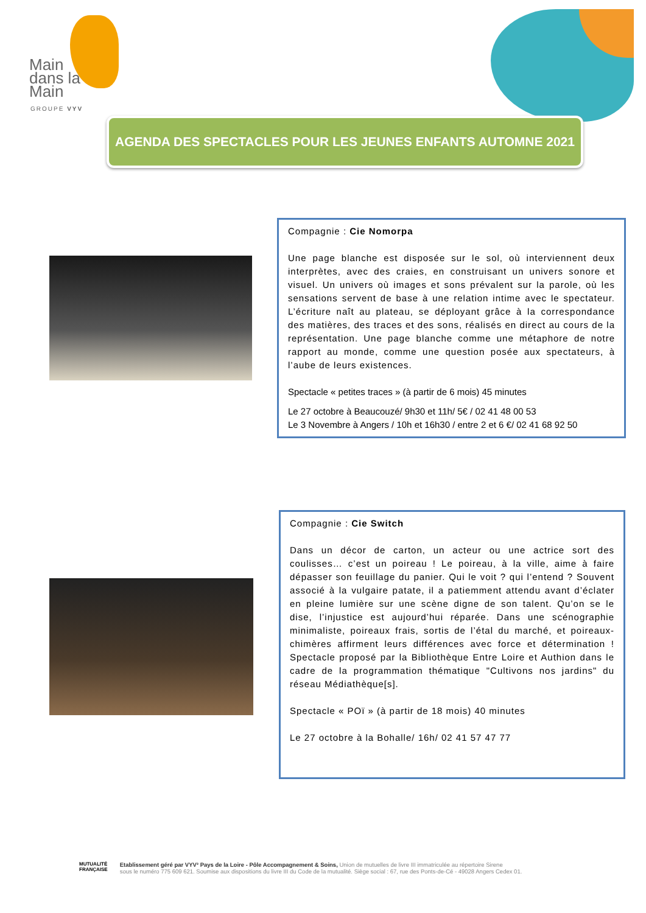Main
dans la
Main
GROUPE VYV
AGENDA DES SPECTACLES POUR LES JEUNES ENFANTS AUTOMNE 2021
Compagnie : Cie Nomorpa
Une page blanche est disposée sur le sol, où interviennent deux interprètes, avec des craies, en construisant un univers sonore et visuel. Un univers où images et sons prévalent sur la parole, où les sensations servent de base à une relation intime avec le spectateur. L’écriture naît au plateau, se déployant grâce à la correspondance des matières, des traces et des sons, réalisés en direct au cours de la représentation. Une page blanche comme une métaphore de notre rapport au monde, comme une question posée aux spectateurs, à l’aube de leurs existences.
Spectacle « petites traces » (à partir de 6 mois) 45 minutes
Le 27 octobre à Beaucouzé/ 9h30 et 11h/ 5€ / 02 41 48 00 53
Le 3 Novembre à Angers / 10h et 16h30 / entre 2 et 6 €/ 02 41 68 92 50
Compagnie : Cie Switch
Dans un décor de carton, un acteur ou une actrice sort des coulisses… c’est un poireau ! Le poireau, à la ville, aime à faire dépasser son feuillage du panier. Qui le voit ? qui l’entend ? Souvent associé à la vulgaire patate, il a patiemment attendu avant d’éclater en pleine lumière sur une scène digne de son talent. Qu’on se le dise, l’injustice est aujourd’hui réparée. Dans une scénographie minimaliste, poireaux frais, sortis de l’étal du marché, et poireaux-chimères affirment leurs différences avec force et détermination ! Spectacle proposé par la Bibliothèque Entre Loire et Authion dans le cadre de la programmation thématique "Cultivons nos jardins" du réseau Médiathèque[s].
Spectacle « POï » (à partir de 18 mois) 40 minutes
Le 27 octobre à la Bohalle/ 16h/ 02 41 57 47 77
MUTUALITÉ
FRANÇAISE
Etablissement géré par VYV³ Pays de la Loire - Pôle Accompagnement & Soins, Union de mutuelles de livre III immatriculée au répertoire Sirene
sous le numéro 775 609 621. Soumise aux dispositions du livre III du Code de la mutualité. Siège social : 67, rue des Ponts-de-Cé - 49028 Angers Cedex 01.